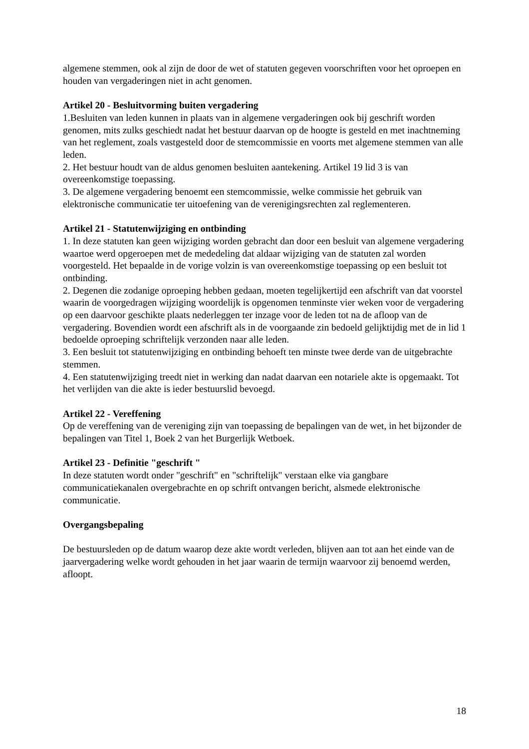algemene stemmen, ook al zijn de door de wet of statuten gegeven voorschriften voor het oproepen en houden van vergaderingen niet in acht genomen.
Artikel 20 - Besluitvorming buiten vergadering
1.Besluiten van leden kunnen in plaats van in algemene vergaderingen ook bij geschrift worden genomen, mits zulks geschiedt nadat het bestuur daarvan op de hoogte is gesteld en met inachtneming van het reglement, zoals vastgesteld door de stemcommissie en voorts met algemene stemmen van alle leden.
2. Het bestuur houdt van de aldus genomen besluiten aantekening. Artikel 19 lid 3 is van overeenkomstige toepassing.
3. De algemene vergadering benoemt een stemcommissie, welke commissie het gebruik van elektronische communicatie ter uitoefening van de verenigingsrechten zal reglementeren.
Artikel 21 - Statutenwijziging en ontbinding
1. In deze statuten kan geen wijziging worden gebracht dan door een besluit van algemene vergadering waartoe werd opgeroepen met de mededeling dat aldaar wijziging van de statuten zal worden voorgesteld. Het bepaalde in de vorige volzin is van overeenkomstige toepassing op een besluit tot ontbinding.
2. Degenen die zodanige oproeping hebben gedaan, moeten tegelijkertijd een afschrift van dat voorstel waarin de voorgedragen wijziging woordelijk is opgenomen tenminste vier weken voor de vergadering op een daarvoor geschikte plaats nederleggen ter inzage voor de leden tot na de afloop van de vergadering. Bovendien wordt een afschrift als in de voorgaande zin bedoeld gelijktijdig met de in lid 1 bedoelde oproeping schriftelijk verzonden naar alle leden.
3. Een besluit tot statutenwijziging en ontbinding behoeft ten minste twee derde van de uitgebrachte stemmen.
4. Een statutenwijziging treedt niet in werking dan nadat daarvan een notariele akte is opgemaakt. Tot het verlijden van die akte is ieder bestuurslid bevoegd.
Artikel 22 - Vereffening
Op de vereffening van de vereniging zijn van toepassing de bepalingen van de wet, in het bijzonder de bepalingen van Titel 1, Boek 2 van het Burgerlijk Wetboek.
Artikel 23 - Definitie "geschrift "
In deze statuten wordt onder "geschrift" en "schriftelijk" verstaan elke via gangbare communicatiekanalen overgebrachte en op schrift ontvangen bericht, alsmede elektronische communicatie.
Overgangsbepaling
De bestuursleden op de datum waarop deze akte wordt verleden, blijven aan tot aan het einde van de jaarvergadering welke wordt gehouden in het jaar waarin de termijn waarvoor zij benoemd werden, afloopt.
18